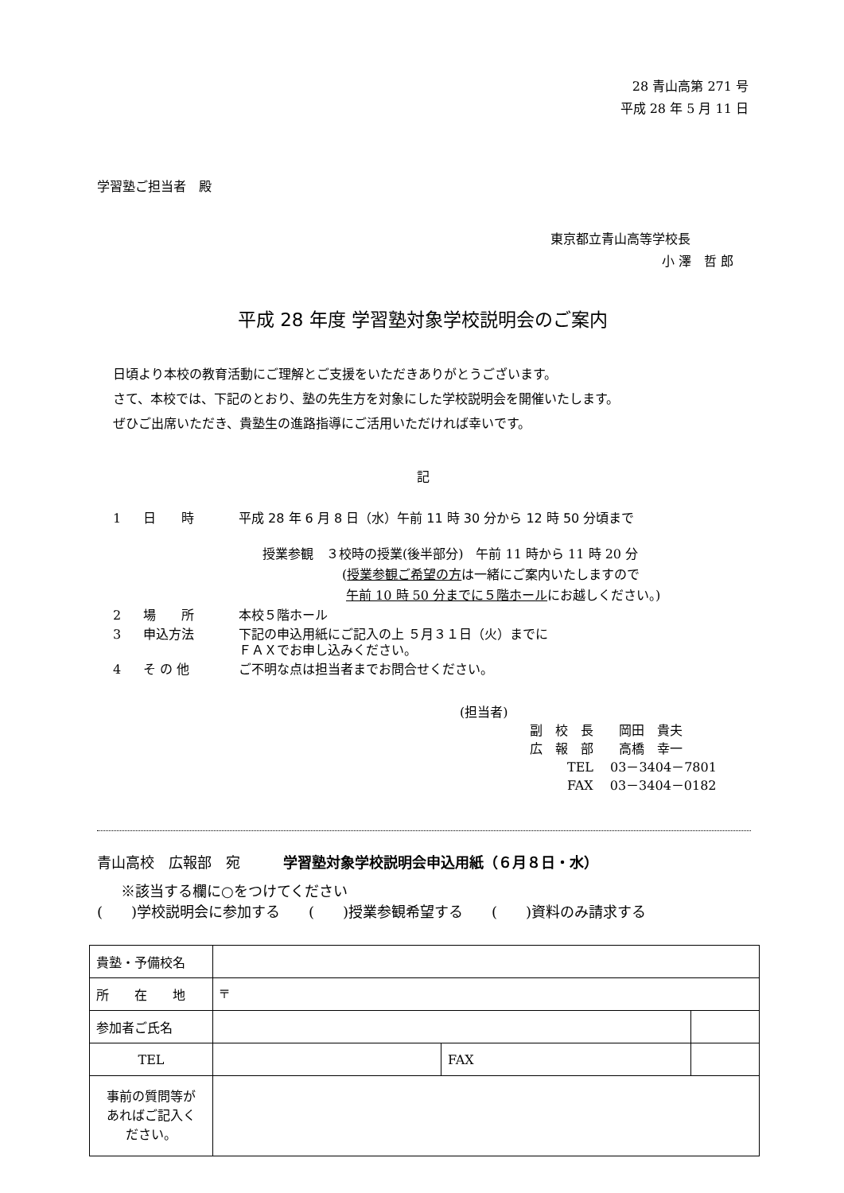28 青山高第 271 号
平成 28 年 5 月 11 日
学習塾ご担当者　殿
東京都立青山高等学校長
小 澤　哲 郎
平成 28 年度 学習塾対象学校説明会のご案内
日頃より本校の教育活動にご理解とご支援をいただきありがとうございます。
さて、本校では、下記のとおり、塾の先生方を対象にした学校説明会を開催いたします。
ぜひご出席いただき、貴塾生の進路指導にご活用いただければ幸いです。
記
| 1 | 日 時 | 平成 28 年 6 月 8 日（水）午前 11 時 30 分から 12 時 50 分頃まで |
| | | 授業参観 ３校時の授業(後半部分) 午前 11 時から 11 時 20 分 ( 授業参観ご希望の方 は一緒にご案内いたしますので 午前 10 時 50 分までに５階ホール にお越しください。) |
| 2 | 場 所 | 本校５階ホール |
| 3 | 申込方法 | 下記の申込用紙にご記入の上 ５月３１日（火）までに ＦＡＸでお申し込みください。 |
| 4 | そ の 他 | ご不明な点は担当者までお問合せください。 |
(担当者)
副　校　長　　岡田　貴夫
広　報　部　　高橋　幸一
TEL　 03－3404－7801
FAX　 03－3404－0182
青山高校　広報部　宛　　　学習塾対象学校説明会申込用紙（６月８日・水）
※該当する欄に○をつけてください
(　　)学校説明会に参加する　　(　　)授業参観希望する　　(　　)資料のみ請求する
| 貴塾・予備校名 | | | | |
| 所 在 地 | 〒 | | | |
| 参加者ご氏名 | | | | |
| TEL | | FAX | | |
| 事前の質問等が あればご記入く ださい。 | | | | |